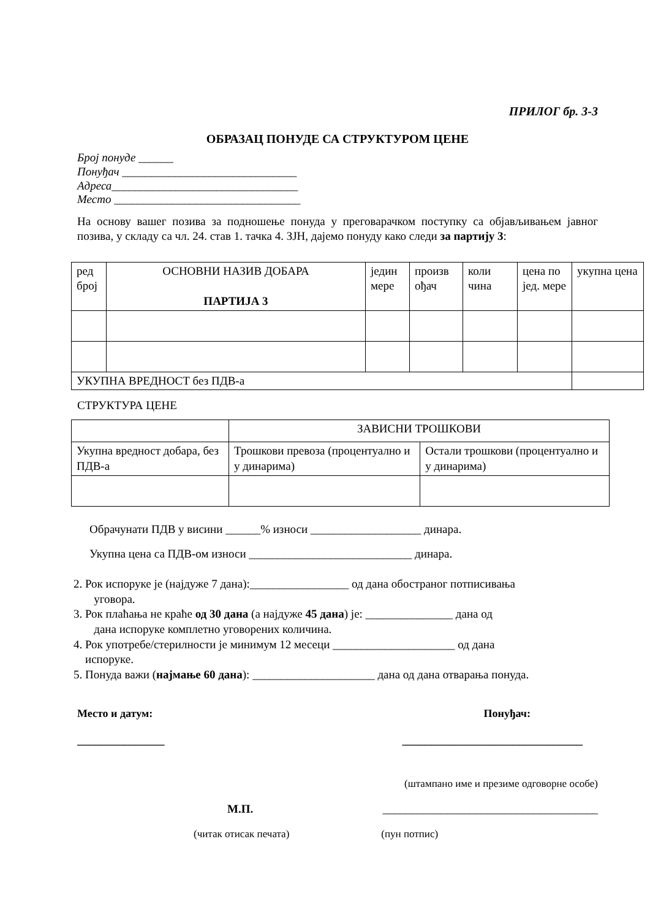ПРИЛОГ бр. 3-3
ОБРАЗАЦ ПОНУДЕ СА СТРУКТУРОМ ЦЕНЕ
Број понуде ______
Понуђач ______________________________
Адреса________________________________
Место ________________________________
На основу вашег позива за подношење понуда у преговарачком поступку са објављивањем јавног позива, у складу са чл. 24. став 1. тачка 4. ЗЈН, дајемо понуду како следи за партију 3:
| ред број | ОСНОВНИ НАЗИВ ДОБАРА ПАРТИЈА 3 | једин мере | произв ођач | коли чина | цена по јед. мере | укупна цена |
| УКУПНА ВРЕДНОСТ без ПДВ-а | | | | | | |
СТРУКТУРА ЦЕНЕ
| | ЗАВИСНИ ТРОШКОВИ | |
| Укупна вредност добара, без ПДВ-а | Трошкови превоза (процентуално и у динарима) | Остали трошкови (процентуално и у динарима) |
Обрачунати ПДВ у висини ______% износи ___________________ динара.
Укупна цена са ПДВ-ом износи ____________________________ динара.
2. Рок испоруке је (најдуже 7 дана):_________________ од дана обостраног потписивања
уговора.
3. Рок плаћања не краће од 30 дана (а најдуже 45 дана) је: _______________ дана од
дана испоруке комплетно уговорених количина.
4. Рок употребе/стерилности је минимум 12 месеци _____________________ од дана
испоруке.
5. Понуда важи (најмање 60 дана): _____________________ дана од дана отварања понуда.
Место и датум: Понуђач:
_______________ _______________________________
(штампано име и презиме одговорне особе)
М.П. _____________________________________
(читак отисак печата) (пун потпис)